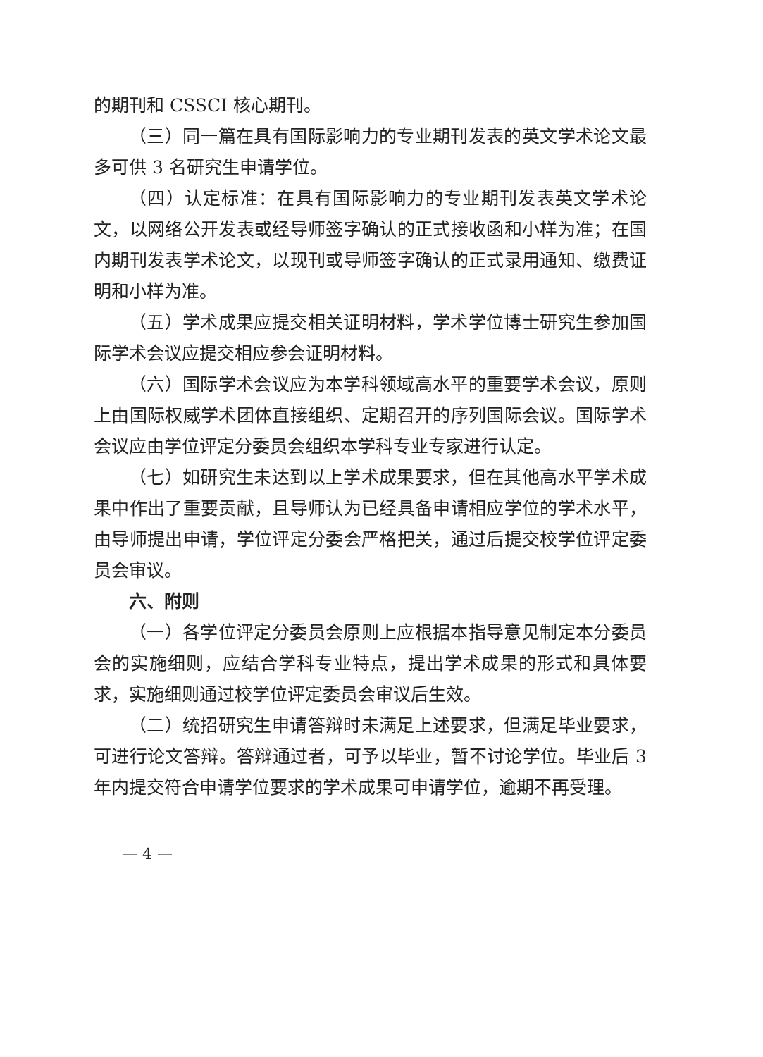的期刊和 CSSCI 核心期刊。
（三）同一篇在具有国际影响力的专业期刊发表的英文学术论文最多可供 3 名研究生申请学位。
（四）认定标准：在具有国际影响力的专业期刊发表英文学术论文，以网络公开发表或经导师签字确认的正式接收函和小样为准；在国内期刊发表学术论文，以现刊或导师签字确认的正式录用通知、缴费证明和小样为准。
（五）学术成果应提交相关证明材料，学术学位博士研究生参加国际学术会议应提交相应参会证明材料。
（六）国际学术会议应为本学科领域高水平的重要学术会议，原则上由国际权威学术团体直接组织、定期召开的序列国际会议。国际学术会议应由学位评定分委员会组织本学科专业专家进行认定。
（七）如研究生未达到以上学术成果要求，但在其他高水平学术成果中作出了重要贡献，且导师认为已经具备申请相应学位的学术水平，由导师提出申请，学位评定分委会严格把关，通过后提交校学位评定委员会审议。
六、附则
（一）各学位评定分委员会原则上应根据本指导意见制定本分委员会的实施细则，应结合学科专业特点，提出学术成果的形式和具体要求，实施细则通过校学位评定委员会审议后生效。
（二）统招研究生申请答辩时未满足上述要求，但满足毕业要求，可进行论文答辩。答辩通过者，可予以毕业，暂不讨论学位。毕业后 3 年内提交符合申请学位要求的学术成果可申请学位，逾期不再受理。
— 4 —